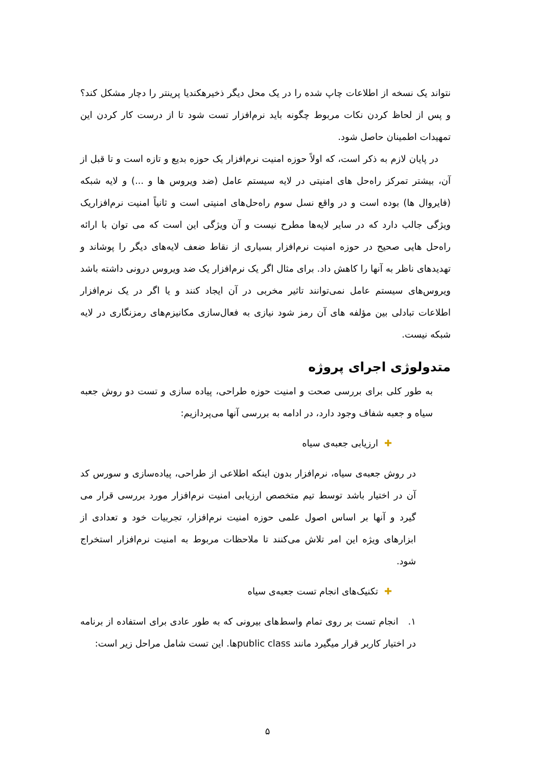نتواند یک نسخه از اطلاعات چاپ شده را در یک محل دیگر ذخیرهکندیا پرینتر را دچار مشکل کند؟ و پس از لحاظ کردن نکات مربوط چگونه باید نرم‌افزار تست شود تا از درست کار کردن این تمهیدات اطمینان حاصل شود.
در پایان لازم به ذکر است، که اولاً حوزه امنیت نرم‌افزار یک حوزه بدیع و تازه است و تا قبل از آن، بیشتر تمرکز راه‌حل های امنیتی در لایه سیستم عامل (ضد ویروس ها و ...) و لایه شبکه (فایروال ها) بوده است و در واقع نسل سوم راه‌حل‌های امنیتی است و ثانیاً امنیت نرم‌افزاریک ویژگی جالب دارد که در سایر لایه‌ها مطرح نیست و آن ویژگی این است که می توان با ارائه راه‌حل هایی صحیح در حوزه امنیت نرم‌افزار بسیاری از نقاط ضعف لایه‌های دیگر را پوشاند و تهدیدهای ناظر به آنها را کاهش داد. برای مثال اگر یک نرم‌افزار یک ضد ویروس درونی داشته باشد ویروس‌های سیستم عامل نمی‌توانند تاثیر مخربی در آن ایجاد کنند و یا اگر در یک نرم‌افزار اطلاعات تبادلی بین مؤلفه های آن رمز شود نیازی به فعال‌سازی مکانیزم‌های رمزنگاری در لایه شبکه نیست.
متدولوژی اجرای پروژه
به طور کلی برای بررسی صحت و امنیت حوزه طراحی، پیاده سازی و تست دو روش جعبه سیاه و جعبه شفاف وجود دارد، در ادامه به بررسی آنها می‌پردازیم:
✚ارزیابی جعبه‌ی سیاه
در روش جعبه‌ی سیاه، نرم‌افزار بدون اینکه اطلاعی از طراحی، پیاده‌سازی و سورس کد آن در اختیار باشد توسط تیم متخصص ارزیابی امنیت نرم‌افزار مورد بررسی قرار می گیرد و آنها بر اساس اصول علمی حوزه امنیت نرم‌افزار، تجربیات خود و تعدادی از ابزارهای ویژه این امر تلاش می‌کنند تا ملاحظات مربوط به امنیت نرم‌افزار استخراج شود.
✚تکنیک‌های انجام تست جعبه‌ی سیاه
۱. انجام تست بر روی تمام واسط‌های بیرونی که به طور عادی برای استفاده از برنامه در اختیار کاربر قرار میگیرد مانند public classها. این تست شامل مراحل زیر است:
۵